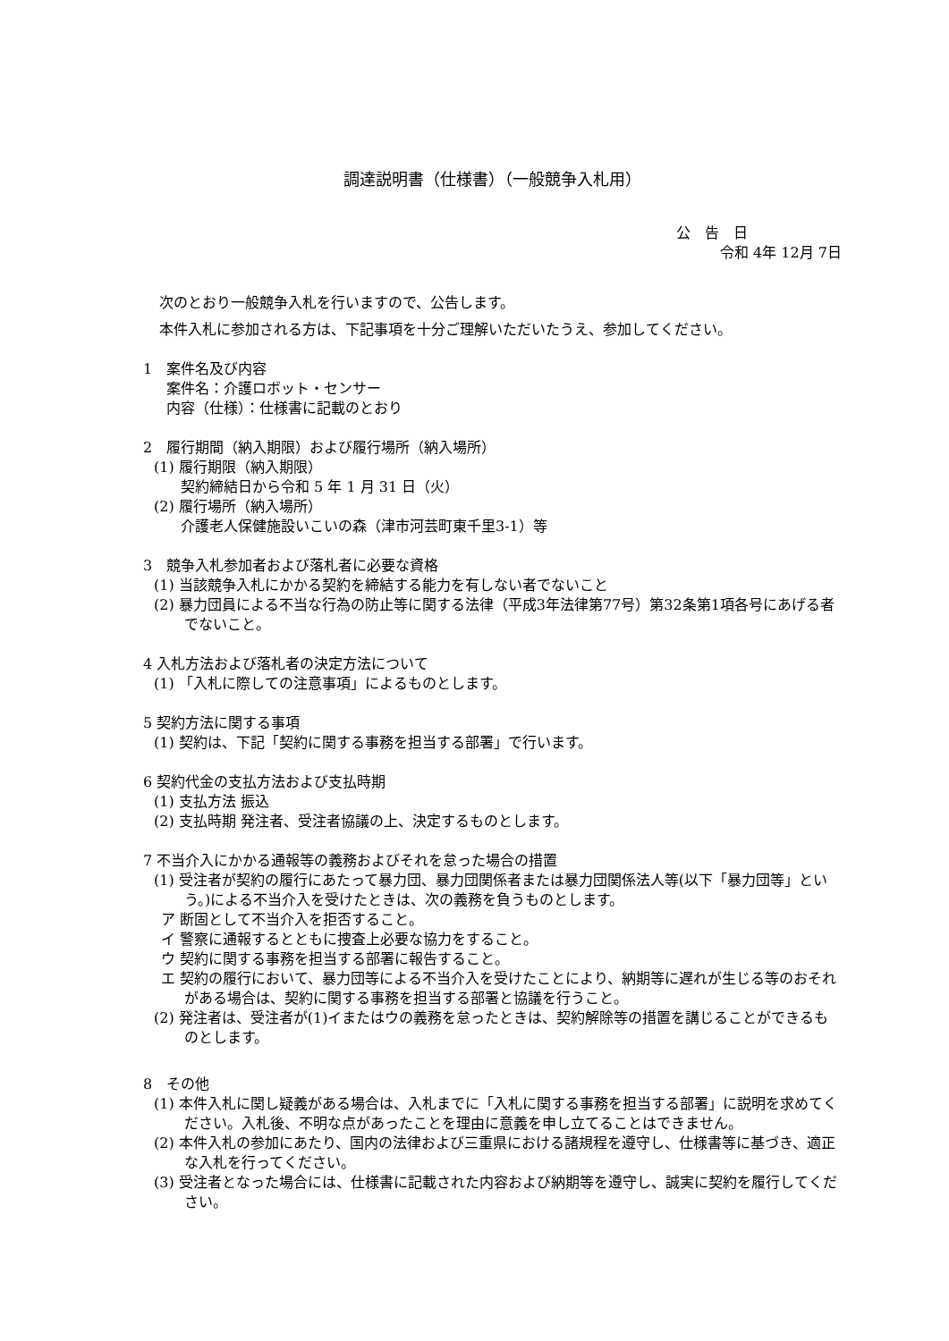調達説明書（仕様書）（一般競争入札用）
公　告　日
令和 4年 12月 7日
次のとおり一般競争入札を行いますので、公告します。
本件入札に参加される方は、下記事項を十分ご理解いただいたうえ、参加してください。
1　案件名及び内容
案件名：介護ロボット・センサー
内容（仕様）：仕様書に記載のとおり
2　履行期間（納入期限）および履行場所（納入場所）
(1) 履行期限（納入期限）
契約締結日から令和 5 年 1 月 31 日（火）
(2) 履行場所（納入場所）
介護老人保健施設いこいの森（津市河芸町東千里3-1）等
3　競争入札参加者および落札者に必要な資格
(1) 当該競争入札にかかる契約を締結する能力を有しない者でないこと
(2) 暴力団員による不当な行為の防止等に関する法律（平成3年法律第77号）第32条第1項各号にあげる者でないこと。
4 入札方法および落札者の決定方法について
(1) 「入札に際しての注意事項」によるものとします。
5 契約方法に関する事項
(1) 契約は、下記「契約に関する事務を担当する部署」で行います。
6 契約代金の支払方法および支払時期
(1) 支払方法 振込
(2) 支払時期 発注者、受注者協議の上、決定するものとします。
7 不当介入にかかる通報等の義務およびそれを怠った場合の措置
(1) 受注者が契約の履行にあたって暴力団、暴力団関係者または暴力団関係法人等(以下「暴力団等」という。)による不当介入を受けたときは、次の義務を負うものとします。
ア 断固として不当介入を拒否すること。
イ 警察に通報するとともに捜査上必要な協力をすること。
ウ 契約に関する事務を担当する部署に報告すること。
エ 契約の履行において、暴力団等による不当介入を受けたことにより、納期等に遅れが生じる等のおそれがある場合は、契約に関する事務を担当する部署と協議を行うこと。
(2) 発注者は、受注者が(1)イまたはウの義務を怠ったときは、契約解除等の措置を講じることができるものとします。
8　その他
(1) 本件入札に関し疑義がある場合は、入札までに「入札に関する事務を担当する部署」に説明を求めてください。入札後、不明な点があったことを理由に意義を申し立てることはできません。
(2) 本件入札の参加にあたり、国内の法律および三重県における諸規程を遵守し、仕様書等に基づき、適正な入札を行ってください。
(3) 受注者となった場合には、仕様書に記載された内容および納期等を遵守し、誠実に契約を履行してください。